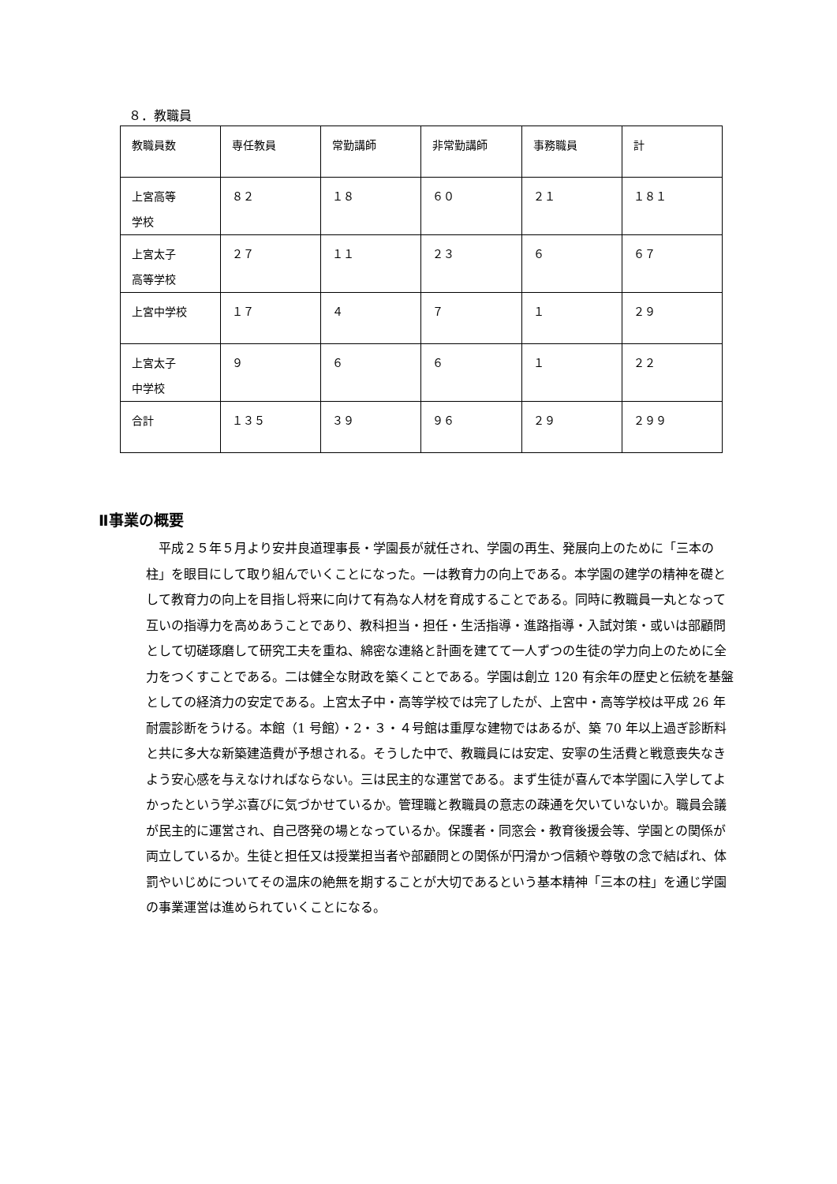８．教職員
| 教職員数 | 専任教員 | 常勤講師 | 非常勤講師 | 事務職員 | 計 |
| --- | --- | --- | --- | --- | --- |
| 上宮高等 学校 | ８２ | １８ | ６０ | ２１ | １８１ |
| 上宮太子 高等学校 | ２７ | １１ | ２３ | ６ | ６７ |
| 上宮中学校 | １７ | ４ | ７ | １ | ２９ |
| 上宮太子 中学校 | ９ | ６ | ６ | １ | ２２ |
| 合計 | １３５ | ３９ | ９６ | ２９ | ２９９ |
Ⅱ事業の概要
平成２５年５月より安井良道理事長・学園長が就任され、学園の再生、発展向上のために「三本の柱」を眼目にして取り組んでいくことになった。一は教育力の向上である。本学園の建学の精神を礎として教育力の向上を目指し将来に向けて有為な人材を育成することである。同時に教職員一丸となって互いの指導力を高めあうことであり、教科担当・担任・生活指導・進路指導・入試対策・或いは部顧問として切磋琢磨して研究工夫を重ね、綿密な連絡と計画を建てて一人ずつの生徒の学力向上のために全力をつくすことである。二は健全な財政を築くことである。学園は創立 120 有余年の歴史と伝統を基盤としての経済力の安定である。上宮太子中・高等学校では完了したが、上宮中・高等学校は平成 26 年耐震診断をうける。本館（1 号館）・2・３・４号館は重厚な建物ではあるが、築 70 年以上過ぎ診断料と共に多大な新築建造費が予想される。そうした中で、教職員には安定、安寧の生活費と戦意喪失なきよう安心感を与えなければならない。三は民主的な運営である。まず生徒が喜んで本学園に入学してよかったという学ぶ喜びに気づかせているか。管理職と教職員の意志の疎通を欠いていないか。職員会議が民主的に運営され、自己啓発の場となっているか。保護者・同窓会・教育後援会等、学園との関係が両立しているか。生徒と担任又は授業担当者や部顧問との関係が円滑かつ信頼や尊敬の念で結ばれ、体罰やいじめについてその温床の絶無を期することが大切であるという基本精神「三本の柱」を通じ学園の事業運営は進められていくことになる。